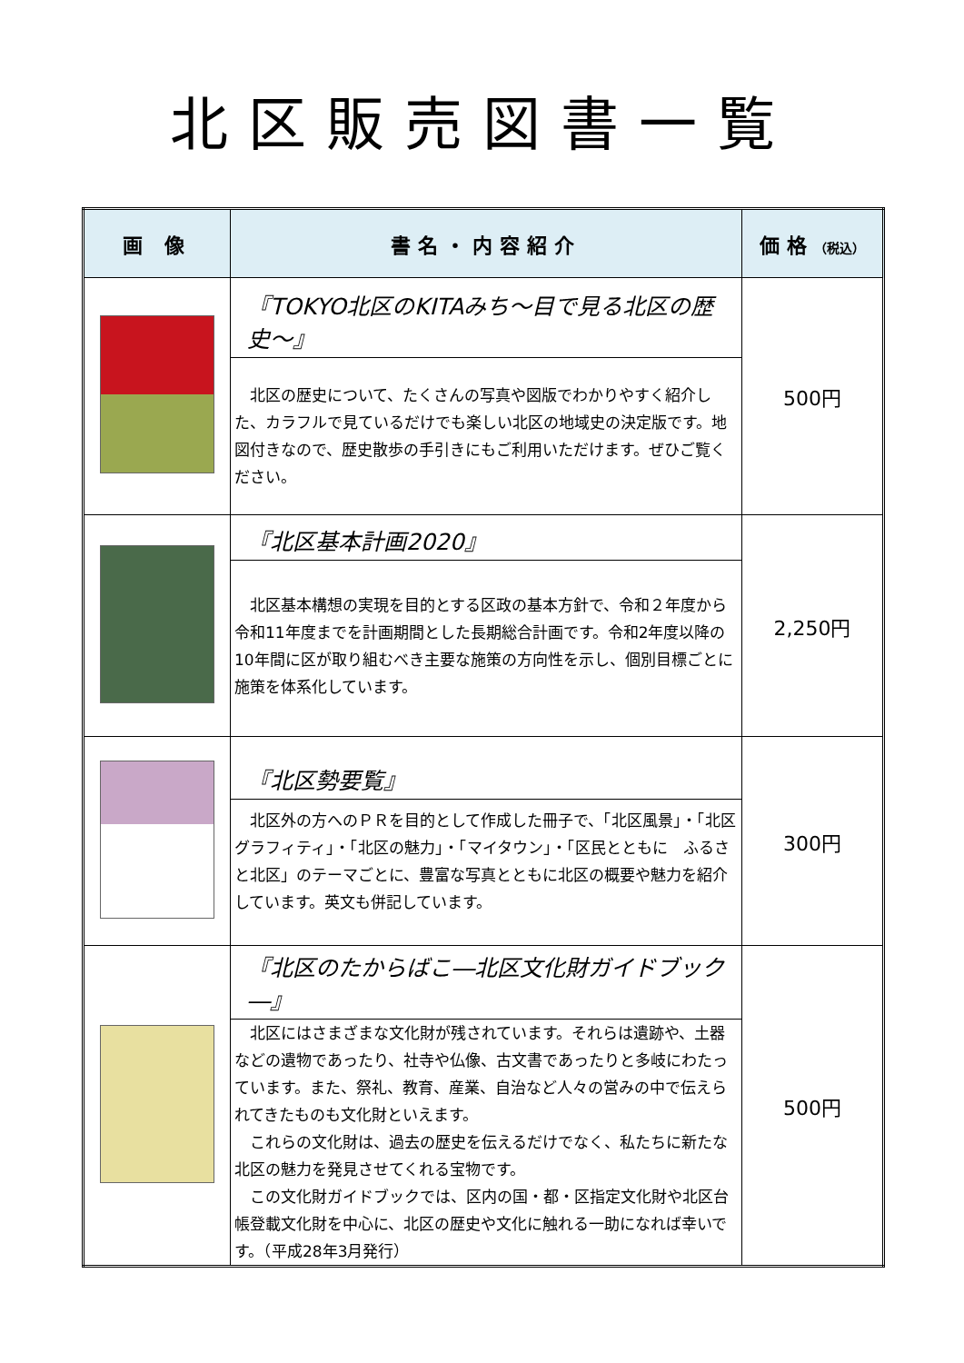北区販売図書一覧
| 画 像 | 書名・内容紹介 | 価格 （税込） |
| --- | --- | --- |
| | 『TOKYO北区のKITAみち～目で見る北区の歴史～』 北区の歴史について、たくさんの写真や図版でわかりやすく紹介した、カラフルで見ているだけでも楽しい北区の地域史の決定版です。地図付きなので、歴史散歩の手引きにもご利用いただけます。ぜひご覧ください。 | 500円 |
| | 『北区基本計画2020』 北区基本構想の実現を目的とする区政の基本方針で、令和２年度から令和11年度までを計画期間とした長期総合計画です。令和2年度以降の10年間に区が取り組むべき主要な施策の方向性を示し、個別目標ごとに施策を体系化しています。 | 2,250円 |
| | 『北区勢要覧』 北区外の方へのＰＲを目的として作成した冊子で、「北区風景」・「北区グラフィティ」・「北区の魅力」・「マイタウン」・「区民とともに ふるさと北区」のテーマごとに、豊富な写真とともに北区の概要や魅力を紹介しています。英文も併記しています。 | 300円 |
| | 『北区のたからばこ―北区文化財ガイドブック―』 北区にはさまざまな文化財が残されています。それらは遺跡や、土器などの遺物であったり、社寺や仏像、古文書であったりと多岐にわたっています。また、祭礼、教育、産業、自治など人々の営みの中で伝えられてきたものも文化財といえます。 これらの文化財は、過去の歴史を伝えるだけでなく、私たちに新たな北区の魅力を発見させてくれる宝物です。 この文化財ガイドブックでは、区内の国・都・区指定文化財や北区台帳登載文化財を中心に、北区の歴史や文化に触れる一助になれば幸いです。（平成28年3月発行） | 500円 |